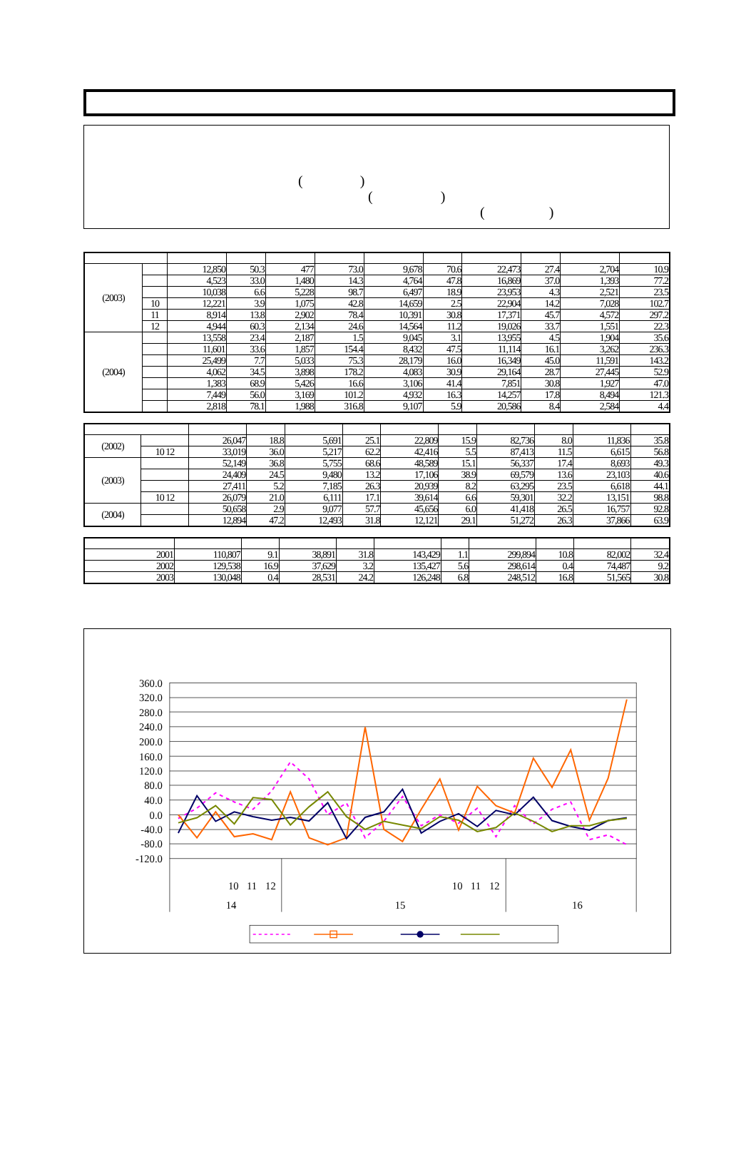( )
( )
( )
| (2003) | | 12,850 | 50.3 | 477 | 73.0 | 9,678 | 70.6 | 22,473 | 27.4 | 2,704 | 10.9 |
| | | 4,523 | 33.0 | 1,480 | 14.3 | 4,764 | 47.8 | 16,869 | 37.0 | 1,393 | 77.2 |
| | | 10,038 | 6.6 | 5,228 | 98.7 | 6,497 | 18.9 | 23,953 | 4.3 | 2,521 | 23.5 |
| | 10 | 12,221 | 3.9 | 1,075 | 42.8 | 14,659 | 2.5 | 22,904 | 14.2 | 7,028 | 102.7 |
| | 11 | 8,914 | 13.8 | 2,902 | 78.4 | 10,391 | 30.8 | 17,371 | 45.7 | 4,572 | 297.2 |
| | 12 | 4,944 | 60.3 | 2,134 | 24.6 | 14,564 | 11.2 | 19,026 | 33.7 | 1,551 | 22.3 |
| (2004) | | 13,558 | 23.4 | 2,187 | 1.5 | 9,045 | 3.1 | 13,955 | 4.5 | 1,904 | 35.6 |
| | | 11,601 | 33.6 | 1,857 | 154.4 | 8,432 | 47.5 | 11,114 | 16.1 | 3,262 | 236.3 |
| | | 25,499 | 7.7 | 5,033 | 75.3 | 28,179 | 16.0 | 16,349 | 45.0 | 11,591 | 143.2 |
| | | 4,062 | 34.5 | 3,898 | 178.2 | 4,083 | 30.9 | 29,164 | 28.7 | 27,445 | 52.9 |
| | | 1,383 | 68.9 | 5,426 | 16.6 | 3,106 | 41.4 | 7,851 | 30.8 | 1,927 | 47.0 |
| | | 7,449 | 56.0 | 3,169 | 101.2 | 4,932 | 16.3 | 14,257 | 17.8 | 8,494 | 121.3 |
| | | 2,818 | 78.1 | 1,988 | 316.8 | 9,107 | 5.9 | 20,586 | 8.4 | 2,584 | 4.4 |
| (2002) | | 26,047 | 18.8 | 5,691 | 25.1 | 22,809 | 15.9 | 82,736 | 8.0 | 11,836 | 35.8 |
| | 10 12 | 33,019 | 36.0 | 5,217 | 62.2 | 42,416 | 5.5 | 87,413 | 11.5 | 6,615 | 56.8 |
| (2003) | | 52,149 | 36.8 | 5,755 | 68.6 | 48,589 | 15.1 | 56,337 | 17.4 | 8,693 | 49.3 |
| | | 24,409 | 24.5 | 9,480 | 13.2 | 17,106 | 38.9 | 69,579 | 13.6 | 23,103 | 40.6 |
| | | 27,411 | 5.2 | 7,185 | 26.3 | 20,939 | 8.2 | 63,295 | 23.5 | 6,618 | 44.1 |
| | 10 12 | 26,079 | 21.0 | 6,111 | 17.1 | 39,614 | 6.6 | 59,301 | 32.2 | 13,151 | 98.8 |
| (2004) | | 50,658 | 2.9 | 9,077 | 57.7 | 45,656 | 6.0 | 41,418 | 26.5 | 16,757 | 92.8 |
| | | 12,894 | 47.2 | 12,493 | 31.8 | 12,121 | 29.1 | 51,272 | 26.3 | 37,866 | 63.9 |
| 2001 | 110,807 | 9.1 | 38,891 | 31.8 | 143,429 | 1.1 | 299,894 | 10.8 | 82,002 | 32.4 |
| 2002 | 129,538 | 16.9 | 37,629 | 3.2 | 135,427 | 5.6 | 298,614 | 0.4 | 74,487 | 9.2 |
| 2003 | 130,048 | 0.4 | 28,531 | 24.2 | 126,248 | 6.8 | 248,512 | 16.8 | 51,565 | 30.8 |
360.0
320.0
280.0
240.0
200.0
160.0
120.0
80.0
40.0
0.0
-40.0
-80.0
-120.0
10
11
12
10
11
12
14
15
16